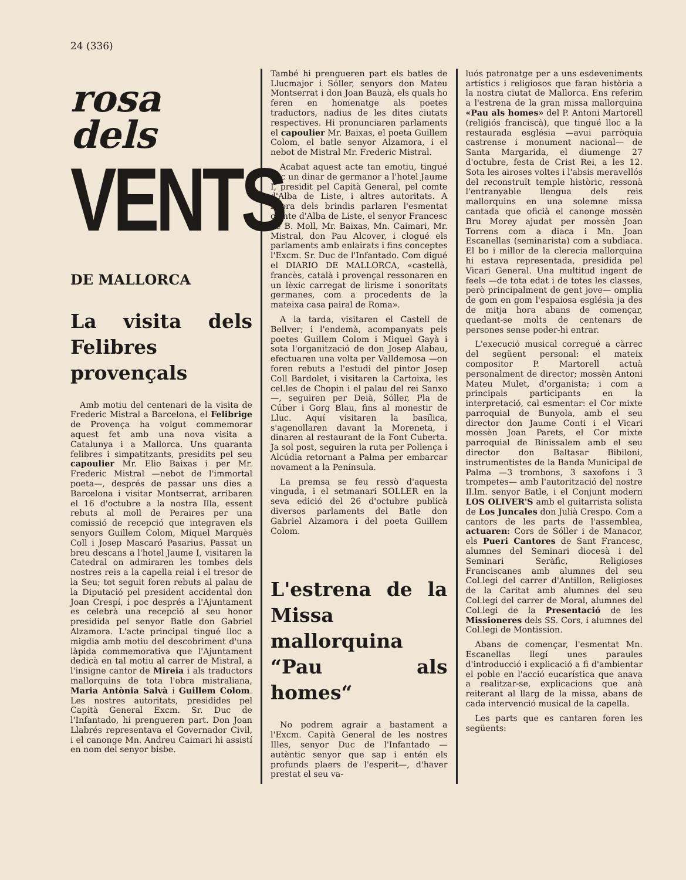24 (336)
rosa
dels
VENTS
DE MALLORCA
La visita dels Felibres provençals
Amb motiu del centenari de la visita de Frederic Mistral a Barcelona, el Felibrige de Provença ha volgut commemorar aquest fet amb una nova visita a Catalunya i a Mallorca. Uns quaranta felibres i simpatitzants, presidits pel seu capoulier Mr. Elio Baixas i per Mr. Frederic Mistral —nebot de l'immortal poeta—, després de passar uns dies a Barcelona i visitar Montserrat, arribaren el 16 d'octubre a la nostra Illa, essent rebuts al moll de Peraires per una comissió de recepció que integraven els senyors Guillem Colom, Miquel Marquès Coll i Josep Mascaró Pasarius. Passat un breu descans a l'hotel Jaume I, visitaren la Catedral on admiraren les tombes dels nostres reis a la capella reial i el tresor de la Seu; tot seguit foren rebuts al palau de la Diputació pel president accidental don Joan Crespí, i poc després a l'Ajuntament es celebrà una recepció al seu honor presidida pel senyor Batle don Gabriel Alzamora. L'acte principal tingué lloc a migdia amb motiu del descobriment d'una làpida commemorativa que l'Ajuntament dedicà en tal motiu al carrer de Mistral, a l'insigne cantor de Mireia i als traductors mallorquins de tota l'obra mistraliana, Maria Antònia Salvà i Guillem Colom. Les nostres autoritats, presidides pel Capità General Excm. Sr. Duc de l'Infantado, hi prengueren part. Don Joan Llabrés representava el Governador Civil, i el canonge Mn. Andreu Caimari hi assistí en nom del senyor bisbe.
També hi prengueren part els batles de Llucmajor i Sóller, senyors don Mateu Montserrat i don Joan Bauzà, els quals ho feren en homenatge als poetes traductors, nadius de les dites ciutats respectives. Hi pronunciaren parlaments el capoulier Mr. Baixas, el poeta Guillem Colom, el batle senyor Alzamora, i el nebot de Mistral Mr. Frederic Mistral.
Acabat aquest acte tan emotiu, tingué lloc un dinar de germanor a l'hotel Jaume I, presidit pel Capità General, pel comte d'Alba de Liste, i altres autoritats. A l'hora dels brindis parlaren l'esmentat comte d'Alba de Liste, el senyor Francesc de B. Moll, Mr. Baixas, Mn. Caimari, Mr. Mistral, don Pau Alcover, i clogué els parlaments amb enlairats i fins conceptes l'Excm. Sr. Duc de l'Infantado. Com digué el DIARIO DE MALLORCA, «castellà, francès, català i provençal ressonaren en un lèxic carregat de lirisme i sonoritats germanes, com a procedents de la mateixa casa pairal de Roma».
A la tarda, visitaren el Castell de Bellver; i l'endemà, acompanyats pels poetes Guillem Colom i Miquel Gayà i sota l'organització de don Josep Alabau, efectuaren una volta per Valldemosa —on foren rebuts a l'estudi del pintor Josep Coll Bardolet, i visitaren la Cartoixa, les cel.les de Chopin i el palau del rei Sanxo—, seguiren per Deià, Sóller, Pla de Cúber i Gorg Blau, fins al monestir de Lluc. Aquí visitaren la basílica, s'agenollaren davant la Moreneta, i dinaren al restaurant de la Font Cuberta. Ja sol post, seguiren la ruta per Pollença i Alcúdia retornant a Palma per embarcar novament a la Península.
La premsa se feu ressò d'aquesta vinguda, i el setmanari SOLLER en la seva edició del 26 d'octubre publicà diversos parlaments del Batle don Gabriel Alzamora i del poeta Guillem Colom.
L'estrena de la Missa mallorquina “Pau als homes“
No podrem agrair a bastament a l'Excm. Capità General de les nostres Illes, senyor Duc de l'Infantado —autèntic senyor que sap i entén els profunds plaers de l'esperit—, d'haver prestat el seu va-
luós patronatge per a uns esdeveniments artístics i religiosos que faran història a la nostra ciutat de Mallorca. Ens referim a l'estrena de la gran missa mallorquina «Pau als homes» del P. Antoni Martorell (religiós franciscà), que tingué lloc a la restaurada església —avui parròquia castrense i monument nacional— de Santa Margarida, el diumenge 27 d'octubre, festa de Crist Rei, a les 12. Sota les airoses voltes i l'absis meravellós del reconstruït temple històric, ressonà l'entranyable llengua dels reis mallorquins en una solemne missa cantada que oficià el canonge mossèn Bru Morey ajudat per mossèn Joan Torrens com a diaca i Mn. Joan Escanellas (seminarista) com a subdiaca. El bo i millor de la clerecia mallorquina hi estava representada, presidida pel Vicari General. Una multitud ingent de feels —de tota edat i de totes les classes, però principalment de gent jove— omplia de gom en gom l'espaiosa església ja des de mitja hora abans de començar, quedant-se molts de centenars de persones sense poder-hi entrar.
L'execució musical corregué a càrrec del següent personal: el mateix compositor P. Martorell actuà personalment de director; mossèn Antoni Mateu Mulet, d'organista; i com a principals participants en la interpretació, cal esmentar: el Cor mixte parroquial de Bunyola, amb el seu director don Jaume Conti i el Vicari mossèn Joan Parets, el Cor mixte parroquial de Binissalem amb el seu director don Baltasar Bibiloni, instrumentistes de la Banda Municipal de Palma —3 trombons, 3 saxofons i 3 trompetes— amb l'autorització del nostre Il.lm. senyor Batle, i el Conjunt modern LOS OLIVER'S amb el guitarrista solista de Los Juncales don Julià Crespo. Com a cantors de les parts de l'assemblea, actuaren: Cors de Sóller i de Manacor, els Pueri Cantores de Sant Francesc, alumnes del Seminari diocesà i del Seminari Seràfic, Religioses Franciscanes amb alumnes del seu Col.legi del carrer d'Antillon, Religioses de la Caritat amb alumnes del seu Col.legi del carrer de Moral, alumnes del Col.legi de la Presentació de les Missioneres dels SS. Cors, i alumnes del Col.legi de Montission.
Abans de començar, l'esmentat Mn. Escanellas llegí unes paraules d'introducció i explicació a fi d'ambientar el poble en l'acció eucarística que anava a realitzar-se, explicacions que anà reiterant al llarg de la missa, abans de cada intervenció musical de la capella.
Les parts que es cantaren foren les següents: